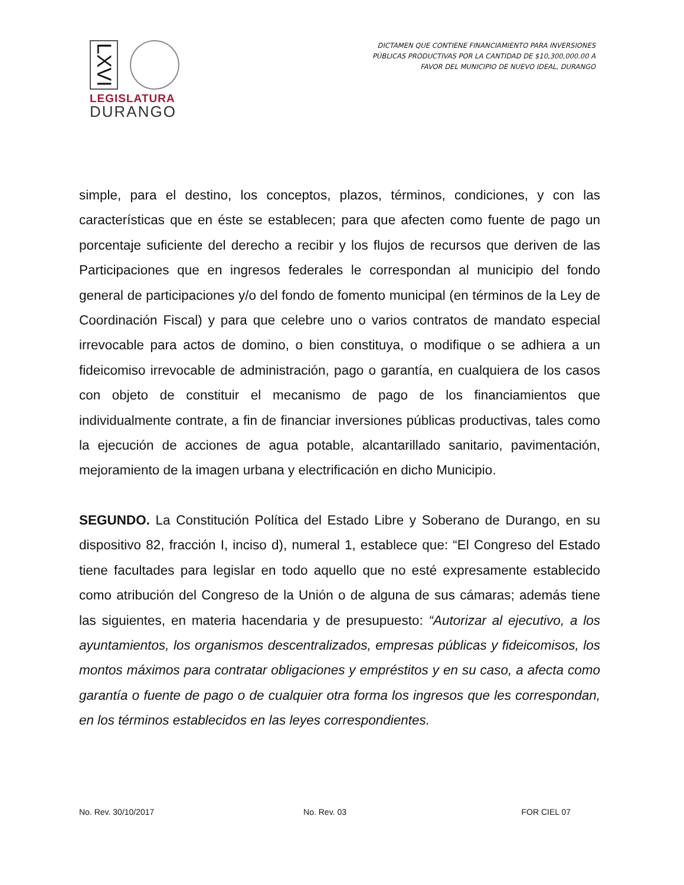LXVI
LEGISLATURA
DURANGO
DICTAMEN QUE CONTIENE FINANCIAMIENTO PARA INVERSIONES
PÚBLICAS PRODUCTIVAS POR LA CANTIDAD DE $10,300,000.00 A
FAVOR DEL MUNICIPIO DE NUEVO IDEAL, DURANGO
simple, para el destino, los conceptos, plazos, términos, condiciones, y con las características que en éste se establecen; para que afecten como fuente de pago un porcentaje suficiente del derecho a recibir y los flujos de recursos que deriven de las Participaciones que en ingresos federales le correspondan al municipio del fondo general de participaciones y/o del fondo de fomento municipal (en términos de la Ley de Coordinación Fiscal) y para que celebre uno o varios contratos de mandato especial irrevocable para actos de domino, o bien constituya, o modifique o se adhiera a un fideicomiso irrevocable de administración, pago o garantía, en cualquiera de los casos con objeto de constituir el mecanismo de pago de los financiamientos que individualmente contrate, a fin de financiar inversiones públicas productivas, tales como la ejecución de acciones de agua potable, alcantarillado sanitario, pavimentación, mejoramiento de la imagen urbana y electrificación en dicho Municipio.
SEGUNDO. La Constitución Política del Estado Libre y Soberano de Durango, en su dispositivo 82, fracción I, inciso d), numeral 1, establece que: “El Congreso del Estado tiene facultades para legislar en todo aquello que no esté expresamente establecido como atribución del Congreso de la Unión o de alguna de sus cámaras; además tiene las siguientes, en materia hacendaria y de presupuesto: “Autorizar al ejecutivo, a los ayuntamientos, los organismos descentralizados, empresas públicas y fideicomisos, los montos máximos para contratar obligaciones y empréstitos y en su caso, a afecta como garantía o fuente de pago o de cualquier otra forma los ingresos que les correspondan, en los términos establecidos en las leyes correspondientes.
No. Rev. 30/10/2017 No. Rev. 03 FOR CIEL 07